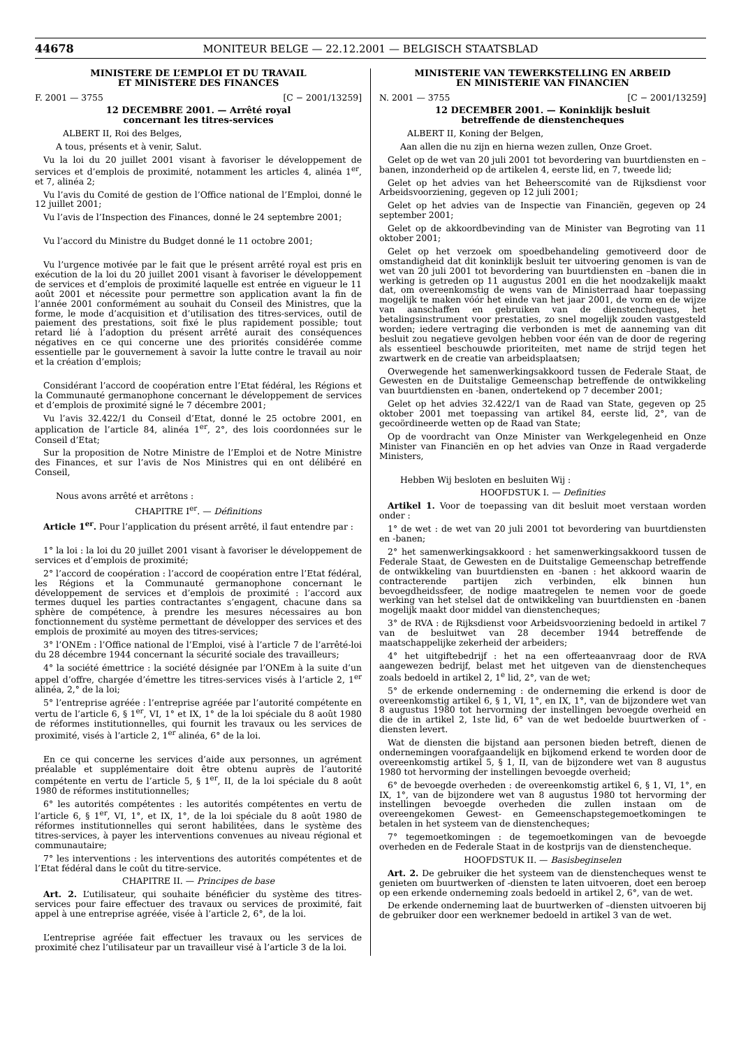44678
MONITEUR BELGE — 22.12.2001 — BELGISCH STAATSBLAD
MINISTERE DE L’EMPLOI ET DU TRAVAIL
ET MINISTERE DES FINANCES
F. 2001 — 3755 [C − 2001/13259]
12 DECEMBRE 2001. — Arrêté royal
concernant les titres-services
ALBERT II, Roi des Belges,
A tous, présents et à venir, Salut.
Vu la loi du 20 juillet 2001 visant à favoriser le développement de services et d’emplois de proximité, notamment les articles 4, alinéa 1<sup>er</sup>, et 7, alinéa 2;
Vu l’avis du Comité de gestion de l’Office national de l’Emploi, donné le 12 juillet 2001;
Vu l’avis de l’Inspection des Finances, donné le 24 septembre 2001;
Vu l’accord du Ministre du Budget donné le 11 octobre 2001;
Vu l’urgence motivée par le fait que le présent arrêté royal est pris en exécution de la loi du 20 juillet 2001 visant à favoriser le développement de services et d’emplois de proximité laquelle est entrée en vigueur le 11 août 2001 et nécessite pour permettre son application avant la fin de l’année 2001 conformément au souhait du Conseil des Ministres, que la forme, le mode d’acquisition et d’utilisation des titres-services, outil de paiement des prestations, soit fixé le plus rapidement possible; tout retard lié à l’adoption du présent arrêté aurait des conséquences négatives en ce qui concerne une des priorités considérée comme essentielle par le gouvernement à savoir la lutte contre le travail au noir et la création d’emplois;
Considérant l’accord de coopération entre l’Etat fédéral, les Régions et la Communauté germanophone concernant le développement de services et d’emplois de proximité signé le 7 décembre 2001;
Vu l’avis 32.422/1 du Conseil d’Etat, donné le 25 octobre 2001, en application de l’article 84, alinéa 1<sup>er</sup>, 2°, des lois coordonnées sur le Conseil d’Etat;
Sur la proposition de Notre Ministre de l’Emploi et de Notre Ministre des Finances, et sur l’avis de Nos Ministres qui en ont délibéré en Conseil,
Nous avons arrêté et arrêtons :
CHAPITRE I<sup>er</sup>. — Définitions
Article 1<sup>er</sup>. Pour l’application du présent arrêté, il faut entendre par :
1° la loi : la loi du 20 juillet 2001 visant à favoriser le développement de services et d’emplois de proximité;
2° l’accord de coopération : l’accord de coopération entre l’Etat fédéral, les Régions et la Communauté germanophone concernant le développement de services et d’emplois de proximité : l’accord aux termes duquel les parties contractantes s’engagent, chacune dans sa sphère de compétence, à prendre les mesures nécessaires au bon fonctionnement du système permettant de développer des services et des emplois de proximité au moyen des titres-services;
3° l’ONEm : l’Office national de l’Emploi, visé à l’article 7 de l’arrêté-loi du 28 décembre 1944 concernant la sécurité sociale des travailleurs;
4° la société émettrice : la société désignée par l’ONEm à la suite d’un appel d’offre, chargée d’émettre les titres-services visés à l’article 2, 1<sup>er</sup> alinéa, 2,° de la loi;
5° l’entreprise agréée : l’entreprise agréée par l’autorité compétente en vertu de l’article 6, § 1<sup>er</sup>, VI, 1° et IX, 1° de la loi spéciale du 8 août 1980 de réformes institutionnelles, qui fournit les travaux ou les services de proximité, visés à l’article 2, 1<sup>er</sup> alinéa, 6° de la loi.
En ce qui concerne les services d’aide aux personnes, un agrément préalable et supplémentaire doit être obtenu auprès de l’autorité compétente en vertu de l’article 5, § 1<sup>er</sup>, II, de la loi spéciale du 8 août 1980 de réformes institutionnelles;
6° les autorités compétentes : les autorités compétentes en vertu de l’article 6, § 1<sup>er</sup>, VI, 1°, et IX, 1°, de la loi spéciale du 8 août 1980 de réformes institutionnelles qui seront habilitées, dans le système des titres-services, à payer les interventions convenues au niveau régional et communautaire;
7° les interventions : les interventions des autorités compétentes et de l’Etat fédéral dans le coût du titre-service.
CHAPITRE II. — Principes de base
Art. 2. L’utilisateur, qui souhaite bénéficier du système des titres-services pour faire effectuer des travaux ou services de proximité, fait appel à une entreprise agréée, visée à l’article 2, 6°, de la loi.
L’entreprise agréée fait effectuer les travaux ou les services de proximité chez l’utilisateur par un travailleur visé à l’article 3 de la loi.
MINISTERIE VAN TEWERKSTELLING EN ARBEID
EN MINISTERIE VAN FINANCIEN
N. 2001 — 3755 [C − 2001/13259]
12 DECEMBER 2001. — Koninklijk besluit
betreffende de dienstencheques
ALBERT II, Koning der Belgen,
Aan allen die nu zijn en hierna wezen zullen, Onze Groet.
Gelet op de wet van 20 juli 2001 tot bevordering van buurtdiensten en –banen, inzonderheid op de artikelen 4, eerste lid, en 7, tweede lid;
Gelet op het advies van het Beheerscomité van de Rijksdienst voor Arbeidsvoorziening, gegeven op 12 juli 2001;
Gelet op het advies van de Inspectie van Financiën, gegeven op 24 september 2001;
Gelet op de akkoordbevinding van de Minister van Begroting van 11 oktober 2001;
Gelet op het verzoek om spoedbehandeling gemotiveerd door de omstandigheid dat dit koninklijk besluit ter uitvoering genomen is van de wet van 20 juli 2001 tot bevordering van buurtdiensten en –banen die in werking is getreden op 11 augustus 2001 en die het noodzakelijk maakt dat, om overeenkomstig de wens van de Ministerraad haar toepassing mogelijk te maken vóór het einde van het jaar 2001, de vorm en de wijze van aanschaffen en gebruiken van de dienstencheques, het betalingsinstrument voor prestaties, zo snel mogelijk zouden vastgesteld worden; iedere vertraging die verbonden is met de aanneming van dit besluit zou negatieve gevolgen hebben voor één van de door de regering als essentieel beschouwde prioriteiten, met name de strijd tegen het zwartwerk en de creatie van arbeidsplaatsen;
Overwegende het samenwerkingsakkoord tussen de Federale Staat, de Gewesten en de Duitstalige Gemeenschap betreffende de ontwikkeling van buurtdiensten en -banen, ondertekend op 7 december 2001;
Gelet op het advies 32.422/1 van de Raad van State, gegeven op 25 oktober 2001 met toepassing van artikel 84, eerste lid, 2°, van de gecoördineerde wetten op de Raad van State;
Op de voordracht van Onze Minister van Werkgelegenheid en Onze Minister van Financiën en op het advies van Onze in Raad vergaderde Ministers,
Hebben Wij besloten en besluiten Wij :
HOOFDSTUK I. — Definities
Artikel 1. Voor de toepassing van dit besluit moet verstaan worden onder :
1° de wet : de wet van 20 juli 2001 tot bevordering van buurtdiensten en -banen;
2° het samenwerkingsakkoord : het samenwerkingsakkoord tussen de Federale Staat, de Gewesten en de Duitstalige Gemeenschap betreffende de ontwikkeling van buurtdiensten en -banen : het akkoord waarin de contracterende partijen zich verbinden, elk binnen hun bevoegdheidssfeer, de nodige maatregelen te nemen voor de goede werking van het stelsel dat de ontwikkeling van buurtdiensten en -banen mogelijk maakt door middel van dienstencheques;
3° de RVA : de Rijksdienst voor Arbeidsvoorziening bedoeld in artikel 7 van de besluitwet van 28 december 1944 betreffende de maatschappelijke zekerheid der arbeiders;
4° het uitgiftebedrijf : het na een offerteaanvraag door de RVA aangewezen bedrijf, belast met het uitgeven van de dienstencheques zoals bedoeld in artikel 2, 1<sup>e</sup> lid, 2°, van de wet;
5° de erkende onderneming : de onderneming die erkend is door de overeenkomstig artikel 6, § 1, VI, 1°, en IX, 1°, van de bijzondere wet van 8 augustus 1980 tot hervorming der instellingen bevoegde overheid en die de in artikel 2, 1ste lid, 6° van de wet bedoelde buurtwerken of -diensten levert.
Wat de diensten die bijstand aan personen bieden betreft, dienen de ondernemingen voorafgaandelijk en bijkomend erkend te worden door de overeenkomstig artikel 5, § 1, II, van de bijzondere wet van 8 augustus 1980 tot hervorming der instellingen bevoegde overheid;
6° de bevoegde overheden : de overeenkomstig artikel 6, § 1, VI, 1°, en IX, 1°, van de bijzondere wet van 8 augustus 1980 tot hervorming der instellingen bevoegde overheden die zullen instaan om de overeengekomen Gewest- en Gemeenschapstegemoetkomingen te betalen in het systeem van de dienstencheques;
7° tegemoetkomingen : de tegemoetkomingen van de bevoegde overheden en de Federale Staat in de kostprijs van de dienstencheque.
HOOFDSTUK II. — Basisbeginselen
Art. 2. De gebruiker die het systeem van de dienstencheques wenst te genieten om buurtwerken of -diensten te laten uitvoeren, doet een beroep op een erkende onderneming zoals bedoeld in artikel 2, 6°, van de wet.
De erkende onderneming laat de buurtwerken of –diensten uitvoeren bij de gebruiker door een werknemer bedoeld in artikel 3 van de wet.